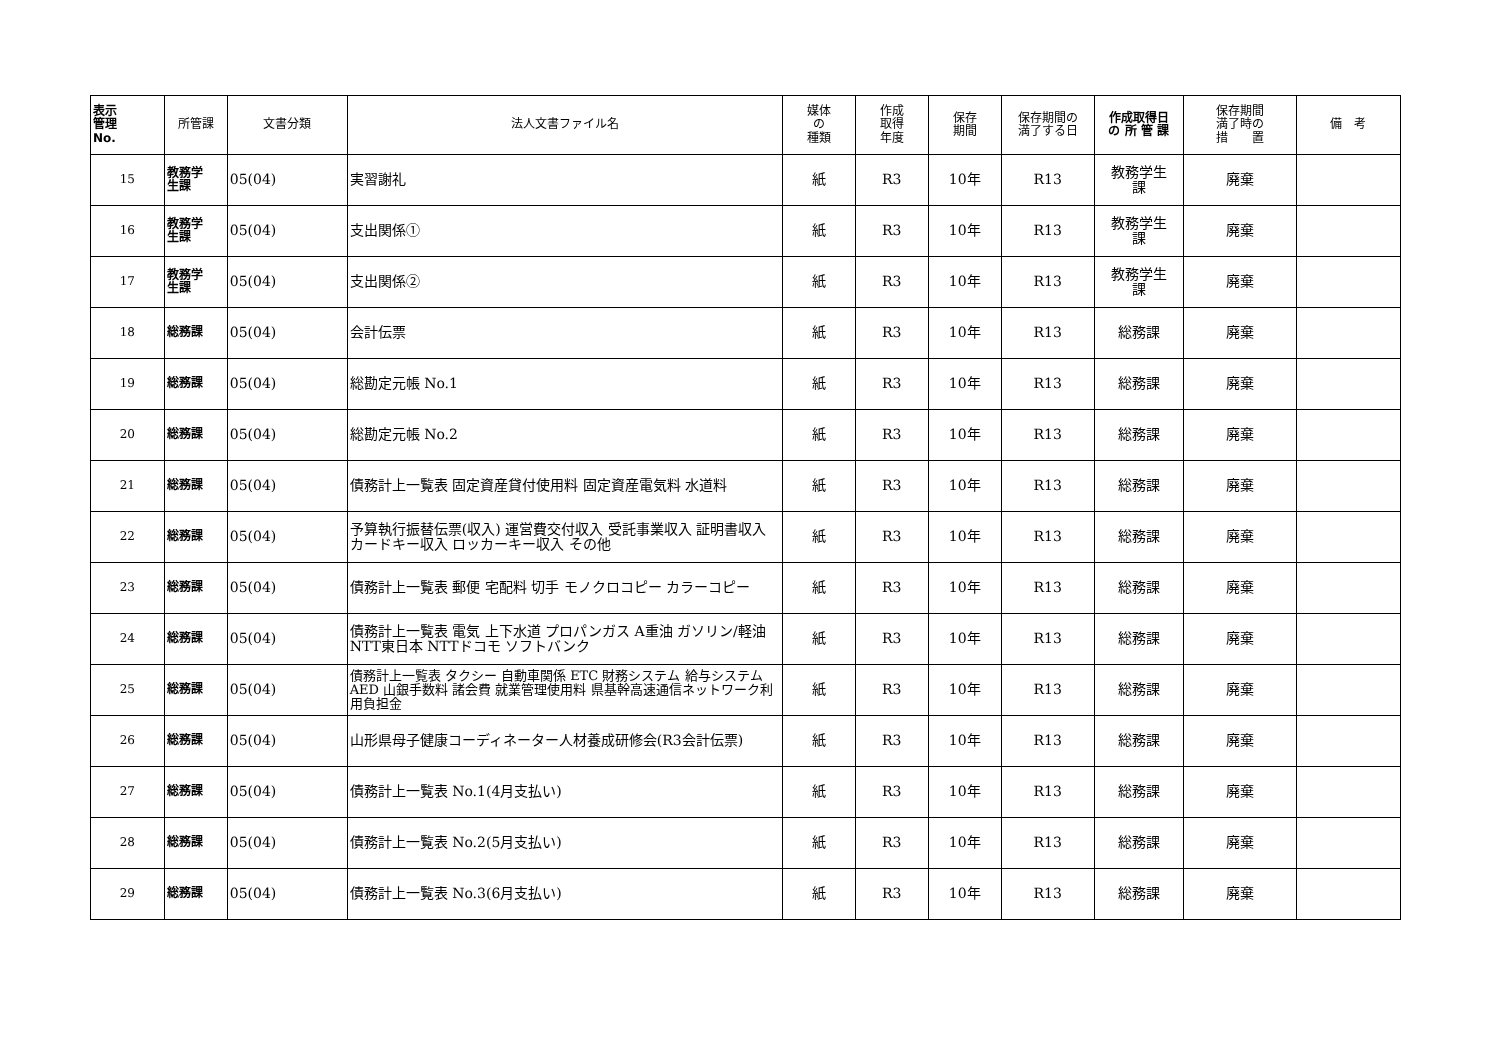| 表示 管理 No. | 所管課 | 文書分類 | 法人文書ファイル名 | 媒体 の 種類 | 作成 取得 年度 | 保存 期間 | 保存期間の 満了する日 | 作成取得日 の 所 管 課 | 保存期間 満了時の 措 置 | 備 考 |
| --- | --- | --- | --- | --- | --- | --- | --- | --- | --- | --- |
| 15 | 教務学 生課 | 05(04) | 実習謝礼 | 紙 | R3 | 10年 | R13 | 教務学生 課 | 廃棄 | |
| 16 | 教務学 生課 | 05(04) | 支出関係① | 紙 | R3 | 10年 | R13 | 教務学生 課 | 廃棄 | |
| 17 | 教務学 生課 | 05(04) | 支出関係② | 紙 | R3 | 10年 | R13 | 教務学生 課 | 廃棄 | |
| 18 | 総務課 | 05(04) | 会計伝票 | 紙 | R3 | 10年 | R13 | 総務課 | 廃棄 | |
| 19 | 総務課 | 05(04) | 総勘定元帳 No.1 | 紙 | R3 | 10年 | R13 | 総務課 | 廃棄 | |
| 20 | 総務課 | 05(04) | 総勘定元帳 No.2 | 紙 | R3 | 10年 | R13 | 総務課 | 廃棄 | |
| 21 | 総務課 | 05(04) | 債務計上一覧表 固定資産貸付使用料 固定資産電気料 水道料 | 紙 | R3 | 10年 | R13 | 総務課 | 廃棄 | |
| 22 | 総務課 | 05(04) | 予算執行振替伝票(収入) 運営費交付収入 受託事業収入 証明書収入 カードキー収入 ロッカーキー収入 その他 | 紙 | R3 | 10年 | R13 | 総務課 | 廃棄 | |
| 23 | 総務課 | 05(04) | 債務計上一覧表 郵便 宅配料 切手 モノクロコピー カラーコピー | 紙 | R3 | 10年 | R13 | 総務課 | 廃棄 | |
| 24 | 総務課 | 05(04) | 債務計上一覧表 電気 上下水道 プロパンガス A重油 ガソリン/軽油 NTT東日本 NTTドコモ ソフトバンク | 紙 | R3 | 10年 | R13 | 総務課 | 廃棄 | |
| 25 | 総務課 | 05(04) | 債務計上一覧表 タクシー 自動車関係 ETC 財務システム 給与システム AED 山銀手数料 諸会費 就業管理使用料 県基幹高速通信ネットワーク利用負担金 | 紙 | R3 | 10年 | R13 | 総務課 | 廃棄 | |
| 26 | 総務課 | 05(04) | 山形県母子健康コーディネーター人材養成研修会(R3会計伝票) | 紙 | R3 | 10年 | R13 | 総務課 | 廃棄 | |
| 27 | 総務課 | 05(04) | 債務計上一覧表 No.1(4月支払い) | 紙 | R3 | 10年 | R13 | 総務課 | 廃棄 | |
| 28 | 総務課 | 05(04) | 債務計上一覧表 No.2(5月支払い) | 紙 | R3 | 10年 | R13 | 総務課 | 廃棄 | |
| 29 | 総務課 | 05(04) | 債務計上一覧表 No.3(6月支払い) | 紙 | R3 | 10年 | R13 | 総務課 | 廃棄 | |